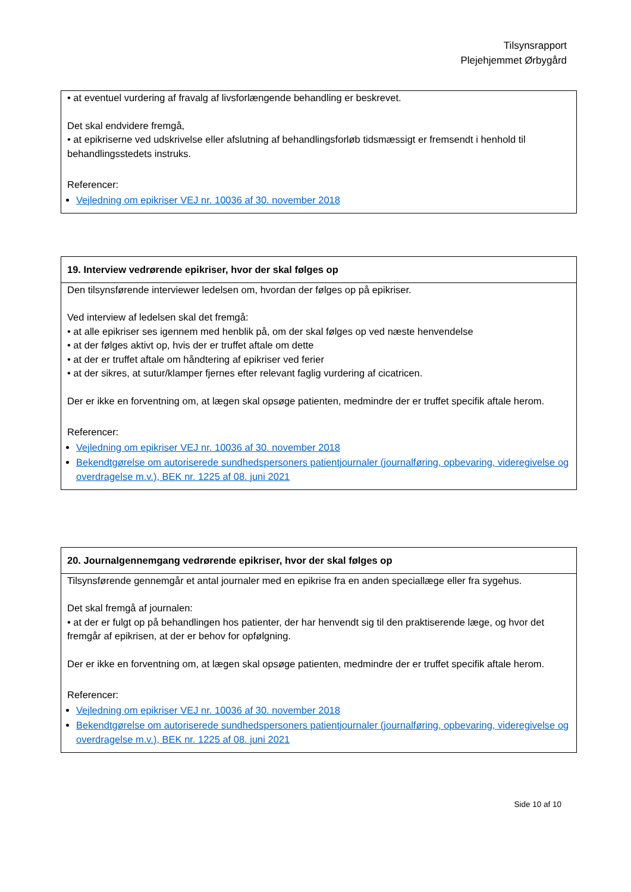Tilsynsrapport
Plejehjemmet Ørbygård
• at eventuel vurdering af fravalg af livsforlængende behandling er beskrevet.
Det skal endvidere fremgå,
• at epikriserne ved udskrivelse eller afslutning af behandlingsforløb tidsmæssigt er fremsendt i henhold til behandlingsstedets instruks.
Referencer:
Vejledning om epikriser VEJ nr. 10036 af 30. november 2018
19. Interview vedrørende epikriser, hvor der skal følges op
Den tilsynsførende interviewer ledelsen om, hvordan der følges op på epikriser.
Ved interview af ledelsen skal det fremgå:
• at alle epikriser ses igennem med henblik på, om der skal følges op ved næste henvendelse
• at der følges aktivt op, hvis der er truffet aftale om dette
• at der er truffet aftale om håndtering af epikriser ved ferier
• at der sikres, at sutur/klamper fjernes efter relevant faglig vurdering af cicatricen.
Der er ikke en forventning om, at lægen skal opsøge patienten, medmindre der er truffet specifik aftale herom.
Referencer:
Vejledning om epikriser VEJ nr. 10036 af 30. november 2018
Bekendtgørelse om autoriserede sundhedspersoners patientjournaler (journalføring, opbevaring, videregivelse og overdragelse m.v.), BEK nr. 1225 af 08. juni 2021
20. Journalgennemgang vedrørende epikriser, hvor der skal følges op
Tilsynsførende gennemgår et antal journaler med en epikrise fra en anden speciallæge eller fra sygehus.
Det skal fremgå af journalen:
• at der er fulgt op på behandlingen hos patienter, der har henvendt sig til den praktiserende læge, og hvor det fremgår af epikrisen, at der er behov for opfølgning.
Der er ikke en forventning om, at lægen skal opsøge patienten, medmindre der er truffet specifik aftale herom.
Referencer:
Vejledning om epikriser VEJ nr. 10036 af 30. november 2018
Bekendtgørelse om autoriserede sundhedspersoners patientjournaler (journalføring, opbevaring, videregivelse og overdragelse m.v.), BEK nr. 1225 af 08. juni 2021
Side 10 af 10